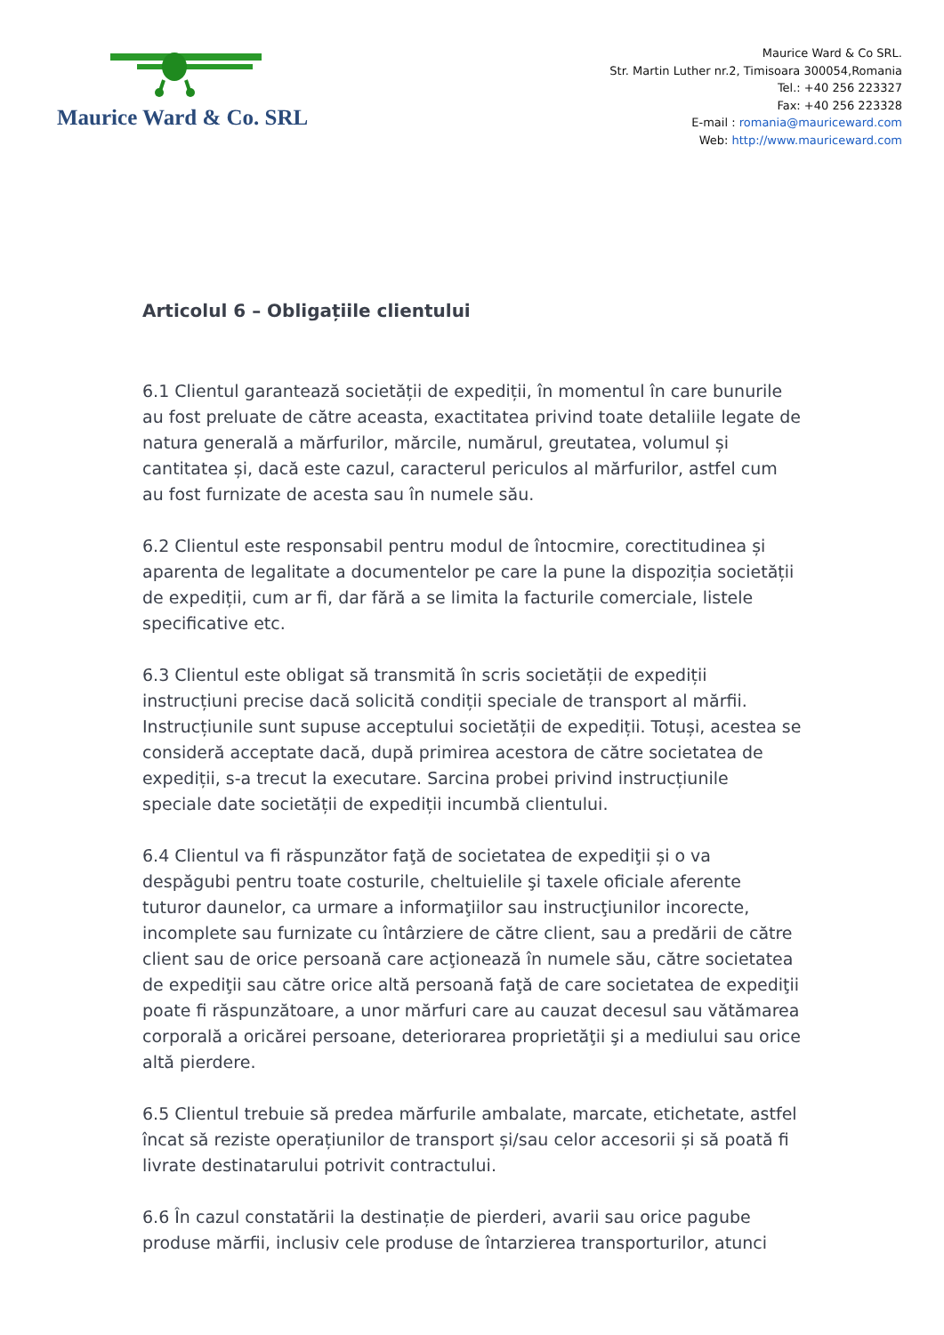Maurice Ward & Co. SRL
Maurice Ward & Co SRL.
Str. Martin Luther nr.2, Timisoara 300054,Romania
Tel.: +40 256 223327
Fax: +40 256 223328
E-mail : romania@mauriceward.com
Web: http://www.mauriceward.com
Articolul 6 – Obligațiile clientului
6.1 Clientul garantează societății de expediții, în momentul în care bunurile au fost preluate de către aceasta, exactitatea privind toate detaliile legate de natura generală a mărfurilor, mărcile, numărul, greutatea, volumul și cantitatea și, dacă este cazul, caracterul periculos al mărfurilor, astfel cum au fost furnizate de acesta sau în numele său.
6.2 Clientul este responsabil pentru modul de întocmire, corectitudinea și aparenta de legalitate a documentelor pe care la pune la dispoziția societății de expediții, cum ar fi, dar fără a se limita la facturile comerciale, listele specificative etc.
6.3 Clientul este obligat să transmită în scris societății de expediții instrucțiuni precise dacă solicită condiții speciale de transport al mărfii. Instrucțiunile sunt supuse acceptului societății de expediții. Totuși, acestea se consideră acceptate dacă, după primirea acestora de către societatea de expediții, s-a trecut la executare. Sarcina probei privind instrucțiunile speciale date societății de expediții incumbă clientului.
6.4 Clientul va fi răspunzător faţă de societatea de expediţii și o va despăgubi pentru toate costurile, cheltuielile şi taxele oficiale aferente tuturor daunelor, ca urmare a informaţiilor sau instrucţiunilor incorecte, incomplete sau furnizate cu întârziere de către client, sau a predării de către client sau de orice persoană care acţionează în numele său, către societatea de expediţii sau către orice altă persoană faţă de care societatea de expediţii poate fi răspunzătoare, a unor mărfuri care au cauzat decesul sau vătămarea corporală a oricărei persoane, deteriorarea proprietăţii şi a mediului sau orice altă pierdere.
6.5 Clientul trebuie să predea mărfurile ambalate, marcate, etichetate, astfel încat să reziste operațiunilor de transport și/sau celor accesorii și să poată fi livrate destinatarului potrivit contractului.
6.6 În cazul constatării la destinație de pierderi, avarii sau orice pagube produse mărfii, inclusiv cele produse de întarzierea transporturilor, atunci